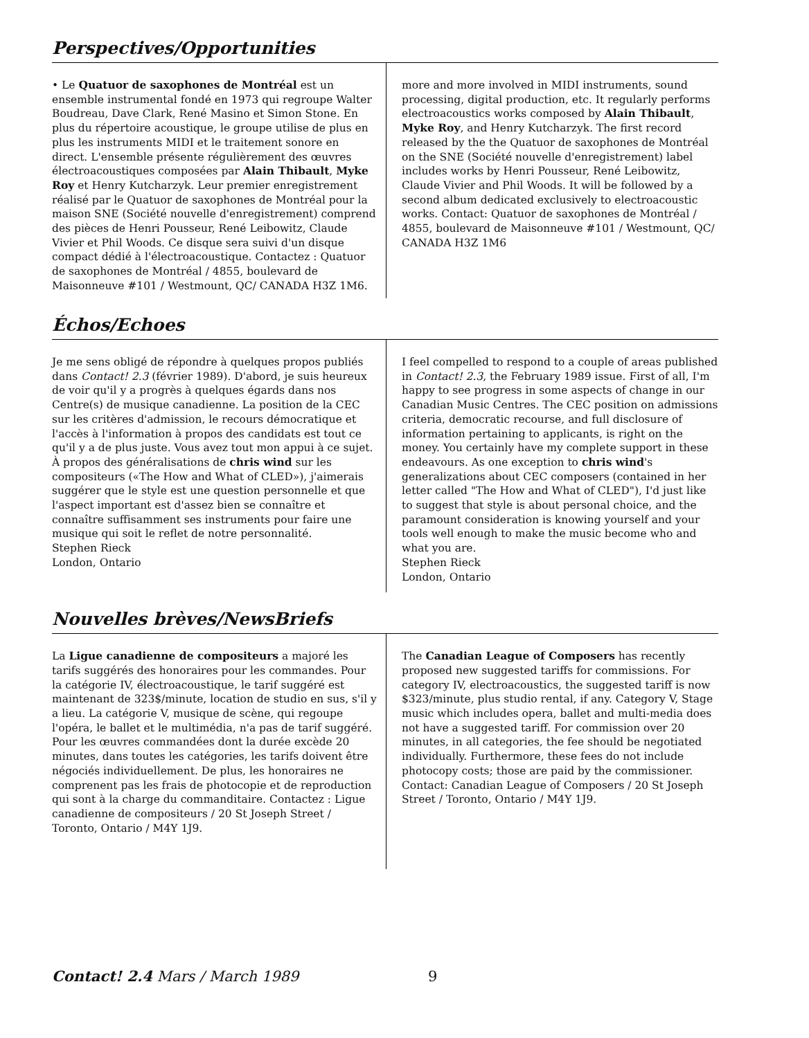Perspectives/Opportunities
• Le Quatuor de saxophones de Montréal est un ensemble instrumental fondé en 1973 qui regroupe Walter Boudreau, Dave Clark, René Masino et Simon Stone. En plus du répertoire acoustique, le groupe utilise de plus en plus les instruments MIDI et le traitement sonore en direct. L'ensemble présente régulièrement des œuvres électroacoustiques composées par Alain Thibault, Myke Roy et Henry Kutcharzyk. Leur premier enregistrement réalisé par le Quatuor de saxophones de Montréal pour la maison SNE (Société nouvelle d'enregistrement) comprend des pièces de Henri Pousseur, René Leibowitz, Claude Vivier et Phil Woods. Ce disque sera suivi d'un disque compact dédié à l'électroacoustique. Contactez : Quatuor de saxophones de Montréal / 4855, boulevard de Maisonneuve #101 / Westmount, QC/ CANADA H3Z 1M6.
more and more involved in MIDI instruments, sound processing, digital production, etc. It regularly performs electroacoustics works composed by Alain Thibault, Myke Roy, and Henry Kutcharzyk. The first record released by the the Quatuor de saxophones de Montréal on the SNE (Société nouvelle d'enregistrement) label includes works by Henri Pousseur, René Leibowitz, Claude Vivier and Phil Woods. It will be followed by a second album dedicated exclusively to electroacoustic works. Contact: Quatuor de saxophones de Montréal / 4855, boulevard de Maisonneuve #101 / Westmount, QC/ CANADA H3Z 1M6
Échos/Echoes
Je me sens obligé de répondre à quelques propos publiés dans Contact! 2.3 (février 1989). D'abord, je suis heureux de voir qu'il y a progrès à quelques égards dans nos Centre(s) de musique canadienne. La position de la CEC sur les critères d'admission, le recours démocratique et l'accès à l'information à propos des candidats est tout ce qu'il y a de plus juste. Vous avez tout mon appui à ce sujet. À propos des généralisations de chris wind sur les compositeurs («The How and What of CLED»), j'aimerais suggérer que le style est une question personnelle et que l'aspect important est d'assez bien se connaître et connaître suffisamment ses instruments pour faire une musique qui soit le reflet de notre personnalité.
Stephen Rieck
London, Ontario
I feel compelled to respond to a couple of areas published in Contact! 2.3, the February 1989 issue. First of all, I'm happy to see progress in some aspects of change in our Canadian Music Centres. The CEC position on admissions criteria, democratic recourse, and full disclosure of information pertaining to applicants, is right on the money. You certainly have my complete support in these endeavours. As one exception to chris wind's generalizations about CEC composers (contained in her letter called "The How and What of CLED"), I'd just like to suggest that style is about personal choice, and the paramount consideration is knowing yourself and your tools well enough to make the music become who and what you are.
Stephen Rieck
London, Ontario
Nouvelles brèves/NewsBriefs
La Ligue canadienne de compositeurs a majoré les tarifs suggérés des honoraires pour les commandes. Pour la catégorie IV, électroacoustique, le tarif suggéré est maintenant de 323$/minute, location de studio en sus, s'il y a lieu. La catégorie V, musique de scène, qui regoupe l'opéra, le ballet et le multimédia, n'a pas de tarif suggéré. Pour les œuvres commandées dont la durée excède 20 minutes, dans toutes les catégories, les tarifs doivent être négociés individuellement. De plus, les honoraires ne comprenent pas les frais de photocopie et de reproduction qui sont à la charge du commanditaire. Contactez : Ligue canadienne de compositeurs / 20 St Joseph Street / Toronto, Ontario / M4Y 1J9.
The Canadian League of Composers has recently proposed new suggested tariffs for commissions. For category IV, electroacoustics, the suggested tariff is now $323/minute, plus studio rental, if any. Category V, Stage music which includes opera, ballet and multi-media does not have a suggested tariff. For commission over 20 minutes, in all categories, the fee should be negotiated individually. Furthermore, these fees do not include photocopy costs; those are paid by the commissioner. Contact: Canadian League of Composers / 20 St Joseph Street / Toronto, Ontario / M4Y 1J9.
Contact! 2.4 Mars / March 1989 9